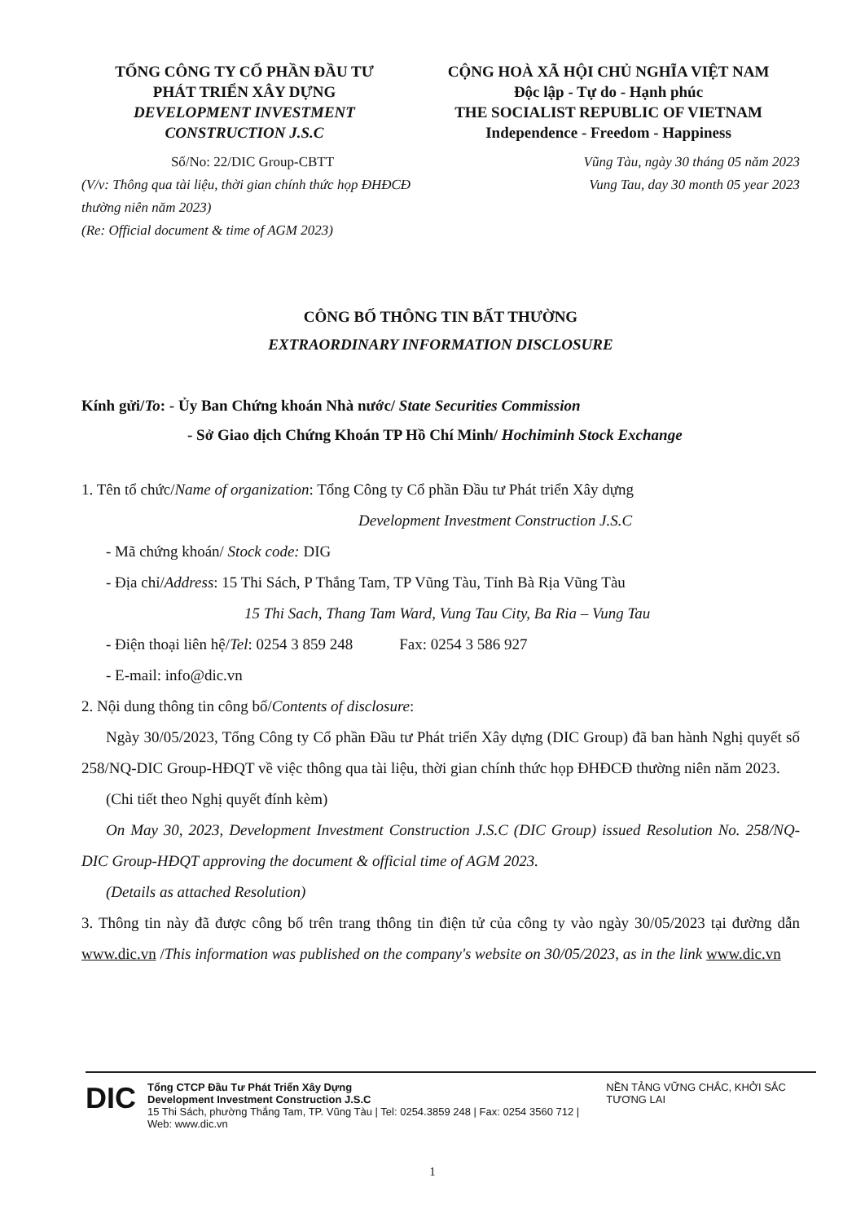TỔNG CÔNG TY CỔ PHẦN ĐẦU TƯ
PHÁT TRIỂN XÂY DỰNG
DEVELOPMENT INVESTMENT
CONSTRUCTION J.S.C
CỘNG HOÀ XÃ HỘI CHỦ NGHĨA VIỆT NAM
Độc lập - Tự do - Hạnh phúc
THE SOCIALIST REPUBLIC OF VIETNAM
Independence - Freedom - Happiness
Số/No: 22/DIC Group-CBTT
(V/v: Thông qua tài liệu, thời gian chính thức họp ĐHĐCĐ thường niên năm 2023)
(Re: Official document & time of AGM 2023)
Vũng Tàu, ngày 30 tháng 05 năm 2023
Vung Tau, day 30 month 05 year 2023
CÔNG BỐ THÔNG TIN BẤT THƯỜNG
EXTRAORDINARY INFORMATION DISCLOSURE
Kính gửi/To: - Ủy Ban Chứng khoán Nhà nước/ State Securities Commission
- Sở Giao dịch Chứng Khoán TP Hồ Chí Minh/ Hochiminh Stock Exchange
1. Tên tổ chức/Name of organization: Tổng Công ty Cổ phần Đầu tư Phát triển Xây dựng
Development Investment Construction J.S.C
- Mã chứng khoán/ Stock code: DIG
- Địa chỉ/Address: 15 Thi Sách, P Thắng Tam, TP Vũng Tàu, Tỉnh Bà Rịa Vũng Tàu
15 Thi Sach, Thang Tam Ward, Vung Tau City, Ba Ria – Vung Tau
- Điện thoại liên hệ/Tel: 0254 3 859 248 Fax: 0254 3 586 927
- E-mail: info@dic.vn
2. Nội dung thông tin công bố/Contents of disclosure:
Ngày 30/05/2023, Tổng Công ty Cổ phần Đầu tư Phát triển Xây dựng (DIC Group) đã ban hành Nghị quyết số 258/NQ-DIC Group-HĐQT về việc thông qua tài liệu, thời gian chính thức họp ĐHĐCĐ thường niên năm 2023.
(Chi tiết theo Nghị quyết đính kèm)
On May 30, 2023, Development Investment Construction J.S.C (DIC Group) issued Resolution No. 258/NQ-DIC Group-HĐQT approving the document & official time of AGM 2023.
(Details as attached Resolution)
3. Thông tin này đã được công bố trên trang thông tin điện tử của công ty vào ngày 30/05/2023 tại đường dẫn www.dic.vn /This information was published on the company's website on 30/05/2023, as in the link www.dic.vn
DIC
Tổng CTCP Đầu Tư Phát Triển Xây Dựng
Development Investment Construction J.S.C
15 Thi Sách, phường Thắng Tam, TP. Vũng Tàu | Tel: 0254.3859 248 | Fax: 0254 3560 712 | Web: www.dic.vn
NỀN TẢNG VỮNG CHẮC, KHỞI SẮC TƯƠNG LAI
1